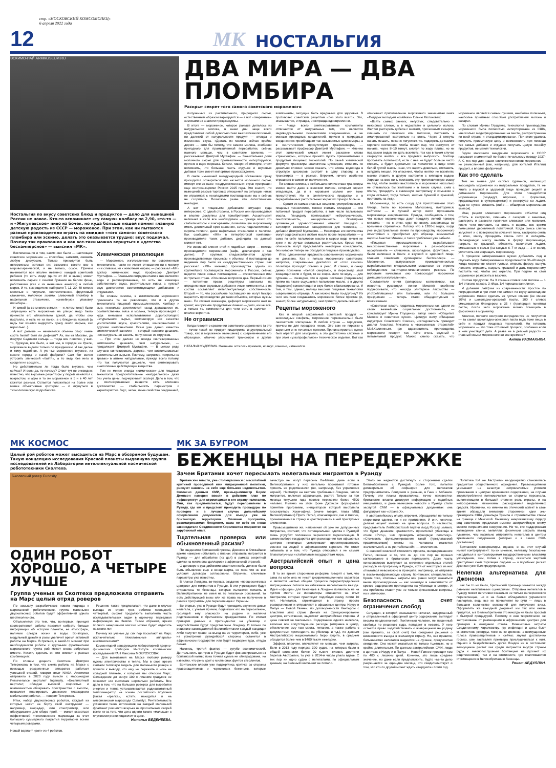12
стр. «МОСКОВСКИЙ КОМСОМОЛЕЦ»
6 апреля 2022 года
МК
НОСТАЛЬГИЯ
ЭСКИМО-ПАЙ ARMMUSEUM.RU
Ностальгия по вкусу советских блюд и продуктов — дело для нынешней России не новое. Кто-то вспоминает «ту самую» колбасу по 2,90, кто-то — и «Жигулевское» пиво из бочек, но куда больше людей помнит главную детскую радость из СССР — мороженое. При этом, как ни пытаются разные производители играть на имидже «того самого» советского пломбира или эскимо, делать это оказывается трудно: вкус подкачал. Почему так произошло и как все-таки можно вернуться в «детство беспамперсное» — выяснил «МК».
Воспоминания о том, каким оно было — настоящее советское мороженое — способны, заметим, оживить любую дискуссию. Только приходится быть осторожным, затевая ее: возможно свести все к мировоззренческой, и не только, ссоре. Причем начинается все вполне невинно: каждый советский ребенок (то есть люди где-то от 36 и выше) может вспомнить ларьки с синими буквами на белом фоне, работавшие (как и их нынешние аналоги) в любой мороз. И то, как родители набирали 7, 11, 20, 48 копеек мелочью и покупали, соответственно, фруктовый стаканчик, молочное эскимо, сливочный пломбир в вафельном стаканчике, «семейную» упаковку пломбира...
И зимой (а во многих семьях — и летом тоже) было запрещено есть мороженое на улице: надо было принести его обязательно домой, да чтобы оно подтаяло, и есть не из пачки, а с блюдечка ложкой (а ведь так хочется надкусить сразу около ларька, как взрослые!..).
А вот дальше — начинается обычно спор: какие сорта были? Был ли дефицит? Ах, вы из Москвы, да изнутри Садового кольца — тогда все понятно, у вас-то, буржуев, все было, а вот мы, в городке на Урале, мороженое видели только по праздникам! И так далее и тому подобное. А уж чье мороженое вкуснее, из какого города и какой фабрики? Сам бог велел устроить эпический «баттл», а то ведь без него и сосцеги не сосцеги...
Но действительно ли тогда было вкуснее, чем сейчас? И если да, то почему? Ответ тут не очевиден: известно, что вкусовые рецепторы у людей меняются с возрастом, и одно и то же мороженое в 5 и в 40 лет кажется разным. Остается положиться на более или менее объективные критерии — и окунуться в технологическую подробности.
Химическая революция
— Мороженое, изготовленное по современным технологиям, часто не имеет отношения ни к молоку, ни к сливкам, ни к животным жирам, — рассказал «МК» доктор химических наук, профессор Дмитрий Мустафин. — Главными ингредиентами в них являются вода и рафинированные, то есть не имеющие собственного вкуса, растительные жиры, а нужный вкус достигается соответствующими добавками и отдушками.
По словам химика, в изготовлении мороженого произошла та же революция, что и в других технологиях пищевой промышленности. Колбасу и сыр, несколько десятилетий назад делавшиеся из, соответственно, мяса и молока, теперь производят с куда меньшим использованием дорогостоящего натурального сырья, компенсируя его качество усилителями вкуса, красителями, консервантами и другими компонентами. Всем уже давно известен синтетический ванилин — который намного дешевле, чем натуральная ваниль, полученная из стручков.
— При этом далеко не всегда синтезированные компоненты дешевле, чем натуральные, — продолжает Дмитрий Мустафин. — В целом ряде случаев синтезировать дороже, чем воспользоваться растительным сырьем. Поэтому, например, «сиропы на травах» в аптеке натуральные, прежде всего потому, что так получается дешевле, чем синтезировать аналогичные действующие вещества.
Тем не менее иногда «химическое» для пищевых технологов предпочтительнее «натурального» даже без учета цены, подчеркивает эксперт. Дело в том, что у синтезированных веществ есть ключевое достоинство — стабильность параметров и характеристик. Вкус, запах, иные свойства соединений,
ДВА МИРА — ДВА ПЛОМБИРА
Раскрыт секрет того самого советского мороженого
полученных из растительного, природного сырья, естественным образом варьируются — а вот «сваренные» химиками их аналоги предсказуемы.
В итоге — мороженое, которое раньше делалось из натурального молока, в наши дни чаще всего представляет собой довольно-таки высокотехнологичный, но далекий от натуральности продукт — отсюда и изменение вкуса. «Делать из молока сейчас крайне дорого — хотя бы потому, что самого молока, особенно пригодного для промышленной переработки, сейчас намного меньше, чем в советские времена, — рассказывает Дмитрий Мустафин. — Значительная доля молочного сырья для промышленности импортируется, причем в виде порошка. Кстати, говоря об импорте, стоит вспомнить, что большая часть отдушек и вкусовых добавок тоже имеет импортное происхождение.
В свете нынешней международной обстановки сразу приходится оговориться: что касается молочного сырья, импорт его из ныне «недружественных» стран прекращен еще контрсанкциями России 2015 года. Это значит, что нынешний разрыв торговых отношений на ситуации никак не отразился: с незападными поставщиками мы и сейчас не ссорились. Возможны разве что логистические накладки.
А вот с пищевыми добавками ситуация куда интереснее. С одной стороны, в России они производятся и вполне доступны для приобретения. Ассортимент включает в себя все необходимое — прежде всего это стабилизаторы и консерванты, позволяющие мороженому иметь длительный срок хранения, затем подсластители и сиропы-топинги, даже вафельные стаканчики и палочки. Как сообщили «МК» в петербургской компании-производителе таких добавок, дефицита на данный момент нет.
Но основной клиент этой и подобных фирм — мелкие производители мороженого (кафе, джелатерии и так далее). У крупных хладокомбинатов другие производственные процессы и объемы. И поставщики до недавних пор были из «недружественных» стран. Как рассказал «МК» инженер производства одного из крупнейших поставщиков мороженого в России, сейчас ведется поиск новых поставщиков — отечественных или из третьих стран. «Основных вопросов два. Первый из них — патентное право: рецептуры завязаны на определенные вкусовые добавки и иные компоненты, а их состав составляет интеллектуальную собственность. Второй — то, что российские поставщики не могут быстро нарастить производство до таких объемов, которые нужны нам». По словам инженера, дефицит мороженого нам не грозит, но сужение продуктовых линеек — дело, ем не всё, а только то, компоненты для чего есть в наличии — вполне вероятно.
Не отравимся
Когда говорят о сравнении советского мороженого (а это — точно такой же продукт пищепрома, индустриальный товар, как и мороженое нынешнее) с современными его образцами, обычно упоминают трансжиры и другие компоненты, могущие быть вредными для здоровья. В противовес советским рецептам «без этого всего». Это, оказывается, и правда, и неправда одновременно.
— Чаще всего синтезированные компоненты отличаются от натуральных тем, что являются индивидуальными химическими соединениями, а не смесью природных соединений, причем в природных соединениях преобладают так называемые цисизомеры, а в синтетических присутствуют трансизомеры, — рассказывает профессор Дмитрий Мустафин. — Именно этот химический смысл имеет расхожее слово «трансжиры», которым принято пугать применительно к продуктам пищевых технологий. По своей химической формуле трансжиры аналогичны цисжирам, отличить их довольно сложно: можно сказать, что атомы водорода в структуре цисжиров смотрят в одну сторону, а в трансжирах — в разные. Впрочем, ничего особенно страшного в самом их наличии нет.
По словам химика, в небольших количествах трансжиры можно найти даже в женском молоке, которым кормят младенцев, да и в коровьем молоке они тоже присутствуют. Но в синтетических продуктах и в переработанных растительных жирах их гораздо больше.
— Одним из самых опасных веществ, употребляемым в пищевых технологиях, можно считать глицидол — это побочный продукт переработки, в том числе пальмового масла. Глицидолу приписывают нейротоксичность, генотоксичность, канцерогенность. Всемирная организация здравоохранения относит глицидол к категории возможных канцерогенов для человека, — добавил Дмитрий Мустафин. — Некоторые его количества могут содержаться в любом масле после переработки — а само по себе пальмовое масло в сыром виде ничем не хуже и не лучше остальных растительных. Кроме того, опасность могут представлять некоторые консерванты, без которых теперь не обходится пищевое производство.
Итак, однозначная вредность современного мороженого не доказана. Как и польза мороженого советского: напротив, современные диетологи от «того самого» пломбира приходят обычно в ужас. И сливки, и сахар давно признаны «белой смертью», и пересмотр этой концепции если и будет, то не скоро. Зато по вкусу — для гурмана — очевидно, что в одних составах (подешевле) прямо на языке ощущается пальмовое масло, а в других (подороже) консистенция и вкус более сбалансированы. И там, и там, однако, налицо высокие пищевые технологии современного образца. А как можно было по-другому? Из чего все-таки создавалось мороженое более простое (и, значит, более натуральное), чем принято делать сейчас?
Рецепты мороженого
Как и второй сакральный советский продукт — шоколадные конфеты, мороженое первоначально было лакомством элитарным. В любом случае — городским, причем не для городских низов. Это вам не пирожки с вареньем и не печатные пряники. Причина простая: нужен был агрегат для заморозки, а это достаточно сложное и при этом «узкопрофильное» техническое изделие. Вот как описывает приготовление мороженого знаменитая книга «Подарок молодым хозяйкам» Елены Молоховец:
«Взять самых свежих, негустых, следовательно и нежирных сливок, а в недостатке и цельного молока. Желтки растереть добела с мелким, просеянным сахаром, смешать со сливками или молоком, поставить в эмалированной кастрюльке на огонь. Через 3 минуты начать мешать, пока не погустеет, т.е. подогреть до самого горячего состояния, чтобы пошел пар, что наступит, от начала, через 8–10 минут, смотря по жару плиты, но ни под каким видом не дать вскипеть, так как в таком случае свернутся желтки и все придется выбросить. Вообще пробовать лопаточкой, если с нее не будет больше чисто стекать, а будет держаться на лопаточке в виде слоя белой густой массы, знак, что варить довольно, отставить, остудить мешая. Из опасения, чтобы желтки не вскипели, можно ставить в другую кастрюлю с кипящею водою. Хорошо на всю ночь поставить эту приготовленную массу на лед, чтобы желтки выстоялись и мороженое нисколько не отзывалось бы желтками и в таком случае, сняв с плиты, процедить в каменную кастрюльку с крышкою и когда остынет, тогда только, накрыв бумагой и крышкой, поставить на лед».
Мороженица, то есть сосуд для приготовления этого блюда, была во времена Молоховец, повторимся, хайтеком — и лучшей автор книги признавала мороженицы американские. Правда, сообщалось о том, что новые мороженицы дают продукту легкий привкус металла — но с этим, судя по всему, американцы со временем справились. Потому что в 1930-х годах, когда уже индустриальные линии по производству мороженого осматривал и приобретал для образца знаменитый нарком Анастас Микоян, о таких проблемах уже забыли.
«Пищевая промышленность вырабатывает высококачественное мороженое в разнообразном ассортименте — сливочное, шоколадное, фруктовое, — было написано в Книге о вкусной и здоровой пище, главном советском кулинарном бестселлере. — Мороженое, выпускаемое промышленностью, вырабатывается специальными машинами со строгим соблюдением санитарно-гигиенического режима. По вкусовым качествам оно превосходит мороженое домашнего изготовления».
Составители книги (авторским коллективом, как известно, руководил лично Микоян) особенно подчеркивали, что некогда элитарное лакомство — употреблявшееся или богачами, или по большим праздникам — теперь стало общедоступным и всесезонным.
«Советская власть гордилась мороженым как одним из своих важнейших социальных достижений», — констатирует Ирина Глущенко, автор книги «Общепит. Микоян и советская кухня». Цитируя книгу «Пищевая индустрия Советского Союза», исследователь приводит диалог Анастаса Микояна с «всесоюзным старостой» М.И.Калининым, где вдохновитель производства мороженого говорит так: «Это очень вкусный и питательный продукт. Можно смело сказать, что мороженое является самым лучшим, наиболее полезным, наиболее приятным способом употребления молока и сахара».
По словам Ирины Глущенко, технология производства мороженого была полностью импортирована из США, «несколько модифицированная на месте, распространена по всей стране и стандартизирована». При этом удалось получить приемлемую цену и возможность при помощи тех самых добавок и отдушек получать целую линейку продуктов, не меняя технологии.
Годом массового внедрения мороженого в СССР называют знаменитый по более печальному поводу 1937-й. С тех пор для наших соотечественников мороженое — не ремесленный (как, например, для жителей Италии) продукт, а вполне фабричный.
Как это сделать
Тем не менее для особых гурманов, желающих воссоздать мороженое из натуральных продуктов, та же Книга о вкусной и здоровой пище приводит рецепт и домашнего мороженого. Для этого понадобится мороженица (создадут, впрочем, и формочки, продающиеся в супермаркетах) и резервуар со льдом, куда ее нужно вставить (либо — обширная морозильная камера).
Итак, рецепт сливочного мороженого. «Желтки яиц отбить в кастрюлю, смешать с сахаром и ванилью, растереть и развести горячими сливками или молоком, после чего поставить на огонь и варить, все время помешивая деревянной лопаточкой. Когда смесь слегка загустеет и с поверхности исчезнет пена, кастрюлю снять с огня, массу процедить сквозь сито и охладить. Охлажденную массу вылить в форму мороженицы, накрыть ее крышкой, обложить наколотым льдом, смешанным с солью (на каждые 6–7 кг льда — 1 кг соли), уплотнить его и вращать мороженицу.
В процессе замораживания нужно добавлять лед и спускать воду. Замораживание продолжается 30–40 минут. Когда мороженое станет густым, открыть форму, вынуть лопасти, оправить, накрыть крышкой и дать мороженому постоять час, чтобы оно окрепло. При подаче на стол мороженое разложить в вазочки.
Состав продуктов: На 3 стакана сливок или молока — 1 1/4 стакана сахара, 3 яйца, 1/4 порошка ванилина».
И добавим лайфхак из современности: простое по ингредиентам и при этом «то самое» по вкусу шоколадное мороженое можно сделать из густых сливок (не менее 30%) и шоколадно-ореховой пасты. 100 г сливок смешиваются блендером с 35 г (пропорция понятна) пасты, после чего мороженое можно помещать в формочках в морозилку.
Конечно, полного контроля ингредиентов не получится — та самая шоколадно-ореховая паста ведь тоже вещь в себе и продукт пищевых технологий. Но готовить мороженое — это тоже отличный процесс, особенно если в нем участвуют дети. А разве не в детской радости — главный смысл мороженого во все времена?
Антон РАЗМАХНИН.
НАТАЛЬЯ МУДРЕВИЧ. Название осталось прежним, но вкус, конечно, изменился.
МК КОСМОС
Целый рой роботов может высадиться на Марс в обозримом будущем. Такую концепцию исследования Красной планеты выдвинула группа исследователей из Лаборатории интеллектуальной космической робототехники Сколтеха.
6-колесный ровер Curiosity.
ОДИН РОБОТ ХОРОШО, А ЧЕТЫРЕ ЛУЧШЕ
Группа ученых из Сколтеха предложила отправить на Марс целый отряд роверов
По замыслу разработчиков нового подхода к марсианской робототехнике, группа маленьких двухколесных роботов будет эффективней одного шестиколесного.
Объясняется это тем, что, во-первых, принцип кооперативной работы позволит собрать больше информации об истории планеты, ее атмосфере, наличии следов жизни и воды. Во-вторых, модульный дизайн в разы увеличит время активной работы на Марсе. В-третьих, в какой-то момент при необходимости роботы с крупными фрагментами марсианского грунта рой может снова собраться вместе. Кстати, сделать он это сможет в разных комбинациях.
По словам доцента Сколтеха Дмитрия Тетерюкова, в том, что схема работы на Марсе с помощью разделенных аппаратов работает успешней старой, говорит опыт NASA. Агентство отправило в 2020 году вместе с марсоходом Perseverance вертолет Ingenuity. «Беспилотный вертолет, обладая высокой скоростью и возможностью обозревать пространство с высоты, позволяет планировать движение тихоходного мобильного робота», — говорит Тетерюков.
Итак, набор двухколесных роботов, каждый из которых несет на борту свой инструмент — например, георадар, или спектрометр, или оборудование для сбора проб, — может оказаться эффективней тяжеловесного марсохода за счет большего суммарного покрытия территории всеми четырьмя роверами.
Решение также предполагает, что даже в случае выхода из строя трех роботов последний, четвертый, сможет продолжить выполнять часть исследовательских задач в одиночку, передавая информацию на Землю. Таким образом, время полного завершения миссии можно будет отдалить на много лет.
Почему же ученые до сих пор посылают на Марс исключительно тяжеловесные аппараты-шестиколесники?
Комментарий заведующего лабораторией ядерно-физических приборов Института космических исследований РАН Максима МОКРОУСОВА:
— Для выживания на Марсе любому роверу нужны электричество и тепло. Мы в свое время считали тепловую модель для маленького ровера и пришли к выводу, что ему не пережить и ночь на холодной планете, к которым мы относим Марс. Охлаждение до минус 100 с лишним градусов не позволит его системам нормально работать. Все дело в том, что на больших роверах для выработки энергии и тепла устанавливается радиоизотопный теплогенератор на основе российского плутония (такая «грелка», кстати, находится и на американском марсоходе Curiosity). Рентабельность установки таких источников на каждый маленький фрагмент роя никто всерьез не просчитывал, скорей всего из-за того, что цена одного такого «малыша» с плутонием резко подскочит в цене.
Наталья ВЕДЕНЕЕВА.
Новый вариант «роя» из 4 роботов.
МК ЗА БУГРОМ
БЕЖЕНЦЫ НА ПЕРЕДЕРЖКЕ
Зачем Британия хочет пересылать нелегальных мигрантов в Руанду
Британские власти, уже столкнувшиеся с масштабной критикой проводимой ими миграционной политики, рискуют навлечь на себя еще большее недовольство. Согласно данным СМИ, премьер-министр Борис Джонсон намерен ввести в действие план по «офшорингу» для стремящихся в его страну нелегалов. Они, как предполагается, будут переправлены в Руанду, где им и предстоит проходить процедуры по проверке и в лучшем случае дальнейшему оформлению документов для въезда уже на британскую территорию. Сложная программа, рассматриваемая Лондоном, сама по себе не нова: законодатели Соединенного Королевства опираются на зарубежный опыт.
Тщательная проверка или обыкновенный расизм?
По сведениям британской прессы, Джонсон в ближайшее время намерен «объявить о планах отправить мигрантов в Руанду — для обработки (их дел) в рамках секретной сделки на миллионы долларов» с африканской страной.
О договоре с руандийскими властями якобы должно было быть объявлено еще в конце марта, но пока что не все условия договора согласованы. Впрочем, ключевые параметры уже известны.
В планах Лондона, во-первых, создание «процессинговых центров» для мигрантов в Руанде. В эти учреждения будут отправлены те беженцы, которые пытаются попасть в Великобританию, не имея на то легальных оснований, то есть действующей визы или же права на ее получение в рамках программы для переселенцев с Украины.
Во-вторых, уже в Руанде будут проходить изучение досье нелегала, с учетом причин, подвигших его на переселение, грозящей ему опасности на родине и наличия родственников с британским гражданством. По итогам проверки данные о претендентах на убежище с ходатайствами будут представлены Лондону. И только по решению законодателей Великобритании каждый кандидат либо получит право на въезд на ее территорию, либо, уже на усмотрение руандийской стороны, останется в африканском государстве или будет выдворен туда, откуда бежал.
Наконец, третий фактор — сугубо экономический. Деятельность центров в Руанде будет финансироваться из британской казны; пока точная сумма не обнародована, но известно, что речь идет о миллионах фунтов стерлингов.
Британские власти уже подверглись критике со стороны правозащитников и чернокожих беженцев, которые зачастую не могут пересечь Ла-Манш, даже если в Великобритании у них легально проживают готовые принять их родственники (но, например, без украинских корней). Несмотря на жесткие требования Лондона, число мигрантов, включая африканцев, растет. Только за три месяца текущего года пролив пересекли более 4500 человек. Именно на этом фоне Джонсон форсировал принятие программы, инициатором которой выступила госсекретарь Хоум-офиса (иначе говоря, глава МВД Великобритании) Прити Пател, опасающаяся, как и многие, проникновения в страну и «растворения» в ней преступных элементов.
Правозащитники же, напоминая об уже не допущенных мигрантах, считают, что потенциальная сделка с Руандой лишь усугубит положение чернокожих переселенцев. В самом выборе государства для размещения там офшорных центров некоторые усматривают ориентированность именно на людей с африканскими корнями. Не стоит забывать и о том, что Руанда относится к не самым благополучным и стабильным государствам мира.
Австралийский опыт и цена вопроса
В то же время сторонники реформы говорят о том, что сама по себе она не несет дискриминационного характера и является частью общего процесса перераспределения миграционных потоков во избежание нелегального въезда. Идея «офшора» для беженцев в Лондоне появилась не на пустом месте: ее инициаторы опираются на опыт Австралии, которая практикует подобную схему почти 10 лет. Нелегалов, стремящихся в страну, просто разворачивают и отправляют в офшорные центры Науру и Папуа — Новой Гвинеи, по договоренности Канберры с властями этих стран. Деньги на функционирование центров, естественно, выделяет австралийская сторона. И цена совсем не маленькая. Содержание одного нелегала, включая все сопутствующие расходы (отправка в центр, обеспечение ему там места, питания, а также работа с документами претендента на убежище и т.д.), по данным Австралийского национального бюро аудита, в среднем обходится более чем в $400 тысяч ежегодно.
Эффект, впрочем, впечатляет не меньше, чем затраты. Если в 2013 году порядка 300 судов, на которых было в общей сложности более 20 тысяч человек, достигли берегов Австралии, то уже в 2014-м число упало вдвое. С тех пор ни одно судно с нелегалами, по официальным данным, на Зеленый континент не попало.
Этого же надеются достигнуть и сторонники сделки Великобритании с Руандой. Более того, попытки договориться об «офшоре» для нелегалов предпринимались Лондоном и раньше, в Гане и Албании. Почему эти планы провалились, точно неизвестно: британские власти дозируют информацию о подобных инициативах, и даже нынешние новости о Руанде стали заслугой СМИ — в официальных документах она фигурирует как «страна X».
К австралийскому опыту, впрочем, обращаются не только сторонники сделки, но и ее противники. И они, конечно, делают акцент именно на цене вопроса. В частности, представитель Лейбористской партии лорд Россер заявил, что будет дешевле «разместить просителей убежища в отеле «Ритц», чем проводить офшорную политику». «Стоимость функционирования такой (предлагаемой правительством) схемы на человека окажется значительной, а не рентабельной», — отметил он.
С оценкой конечной стоимости проекта, инициированного Пател, связано и то, что он до сих пор не прошел согласование в британском парламенте. Даже часть консерваторов выступает за снижение отдельных статей расходов на программу в Руанде, хотя от некоторых из них отказаться невозможно в принципе, например, от отправки в восточноафриканскую страну британских специалистов. Кроме того, итоговые затраты все равно могут оказаться выше прогнозируемых — как минимум в зависимости от сроков содержания претендента на убежище в центре. И эта проблема ставит уже не только финансовые вопросы, но и этические.
Безопасность за счет ограничения свобод
Ситуация, в которой оказывается нелегал, задержанный и отправленный в офшорный центр содержания, выглядит весьма неоднозначной. Фактически человек, не лишенный свободы по решению суда, попадает в неволю. У него остается право ходатайствовать о возвращении на родину (как правило, за свой счет) без ожидания решения о возможности въезда в желаемую страну. Но, как правило, большинство нелегалов надеются на лучшее, предпочитая ожидание. Оно может оказаться не только тщетным, но и крайне длительным. По данным австралийских СМИ, люди в центрах в Науру и в Папуа — Новой Гвинее проводят там по 400 с лишним дней. Конечно, это лишь среднее значение, но даже если предположить, будто чье-то дело разрешается за один-два месяца, это свидетельствует о том, что кто-то другой может ждать «вердикта» почти год.
Политика той же Австралии неоднократно становилась предметом общественного осуждения. Правозащитники указывают на зачастую неприемлемые условия проживания в центрах временного содержания, на случаи злоупотребления полномочиями со стороны персонала, выполняющего в большей степени роль охраны, и на непрозрачные механизмы расходования выделенных средств. Иронично, но именно на этический аспект в свое время обращали внимание сторонники идеи экс-президента США Дональда Трампа о строительстве стены на границе с Мексикой. Бывшему американскому лидеру ряд советников предлагал именно австралийскую схему вместо пограничного сооружения. Но те, кто поддерживал возведение стены, заявляли: физически закрыть въезд гуманнее, чем насильно отправлять нелегалов в центры временного содержания (которых и в самих США достаточно).
Британские консерваторы, однако, и на этот случай имеют контраргумент: по их мнению, нелегалу безопаснее находиться в контролируемом государственными властями учреждении, чем, попав в страну, оказаться жертвой преступных схем торговцев людьми — о подобных рисках Джонсон уже был предупрежден.
Нелегкая альтернатива для Джонсона
Как бы то ни было, британский премьер оказался между равными негативными сценариями. Отправка нелегалов в Руанду может негативно сказаться не только на чернокожих переселенцах, но и на белых обладателях украинских паспортов, ведь все их привилегия по сути — лишь в большем количестве оснований для получения визы. Оформлять же въездной документ им так или иначе придется, а в Великобритании это никогда не было простой и быстрой процедурой. Поэтому и они теоретически не застрахованы от размещения в африканских центрах для проверки в ожидании ответа. Финансовые затраты Соединенному Королевству, где инфляция и цены бьют многолетние рекорды, тоже не ко времени, а возмущенные голоса правозащитников и сейчас звучат достаточно громко, уже заставляя премьера прислушиваться к ним. Однако и бездействовать долго Лондон не в состоянии: возмущение растет как среди мигрантов внутри страны (куда к законопослушным британцам не пускают их родственников), так и на континенте, где скапливаются стремящиеся в Великобританию беженцы.
Ренат АБДУЛЛИН.